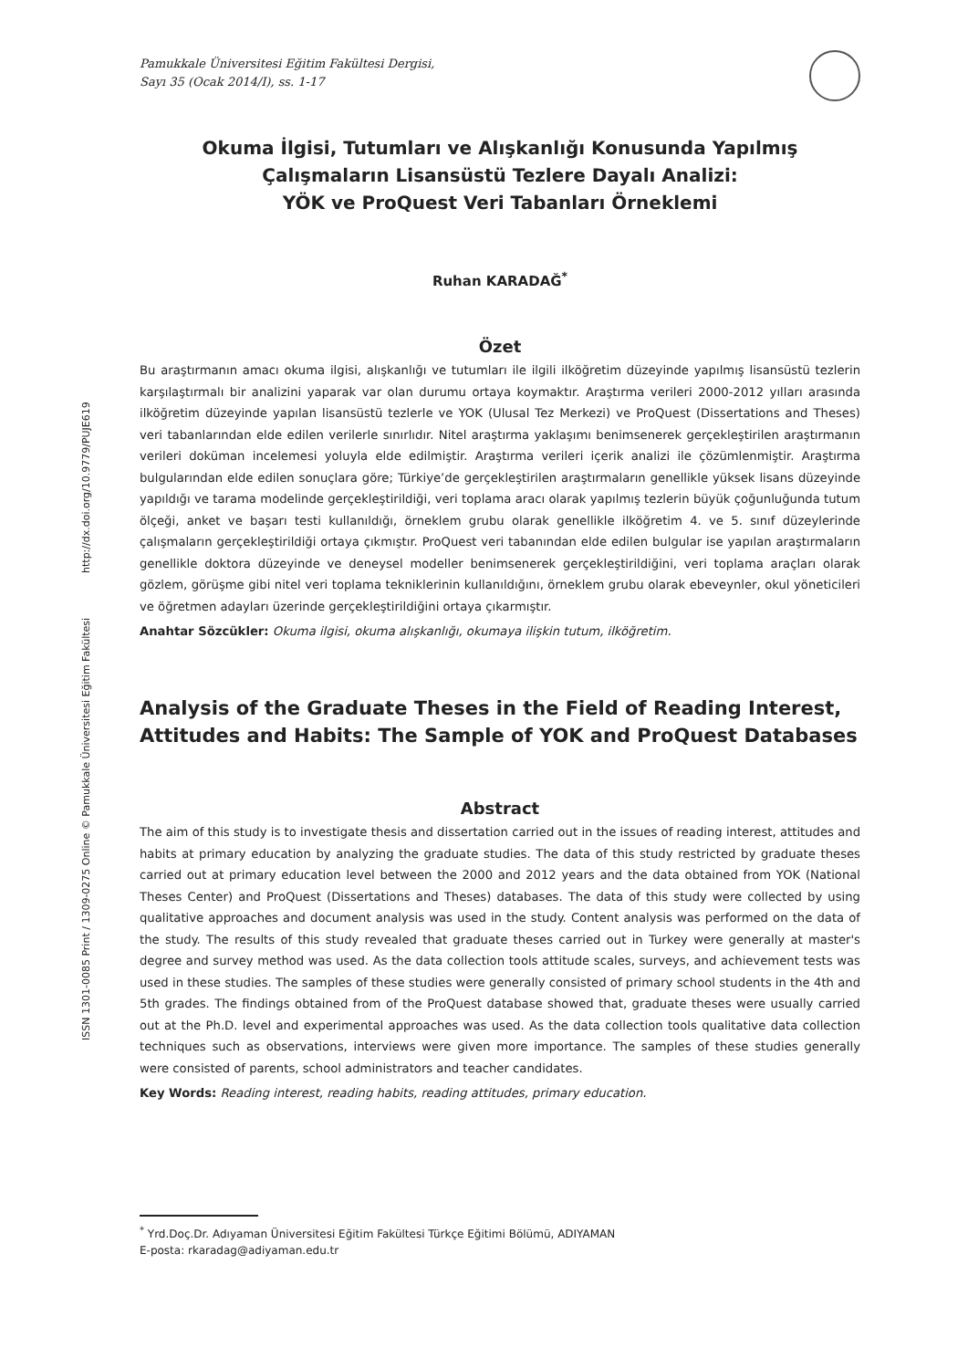ISSN 1301-0085 Print / 1309-0275 Online © Pamukkale Üniversitesi Eğitim Fakültesi http://dx.doi.org/10.9779/PUJE619
Pamukkale Üniversitesi Eğitim Fakültesi Dergisi,
Sayı 35 (Ocak 2014/I), ss. 1-17
Okuma İlgisi, Tutumları ve Alışkanlığı Konusunda Yapılmış
Çalışmaların Lisansüstü Tezlere Dayalı Analizi:
YÖK ve ProQuest Veri Tabanları Örneklemi
Ruhan KARADAĞ<sup>*</sup>
Özet
Bu araştırmanın amacı okuma ilgisi, alışkanlığı ve tutumları ile ilgili ilköğretim düzeyinde yapılmış lisansüstü tezlerin karşılaştırmalı bir analizini yaparak var olan durumu ortaya koymaktır. Araştırma verileri 2000-2012 yılları arasında ilköğretim düzeyinde yapılan lisansüstü tezlerle ve YOK (Ulusal Tez Merkezi) ve ProQuest (Dissertations and Theses) veri tabanlarından elde edilen verilerle sınırlıdır. Nitel araştırma yaklaşımı benimsenerek gerçekleştirilen araştırmanın verileri doküman incelemesi yoluyla elde edilmiştir. Araştırma verileri içerik analizi ile çözümlenmiştir. Araştırma bulgularından elde edilen sonuçlara göre; Türkiye’de gerçekleştirilen araştırmaların genellikle yüksek lisans düzeyinde yapıldığı ve tarama modelinde gerçekleştirildiği, veri toplama aracı olarak yapılmış tezlerin büyük çoğunluğunda tutum ölçeği, anket ve başarı testi kullanıldığı, örneklem grubu olarak genellikle ilköğretim 4. ve 5. sınıf düzeylerinde çalışmaların gerçekleştirildiği ortaya çıkmıştır. ProQuest veri tabanından elde edilen bulgular ise yapılan araştırmaların genellikle doktora düzeyinde ve deneysel modeller benimsenerek gerçekleştirildiğini, veri toplama araçları olarak gözlem, görüşme gibi nitel veri toplama tekniklerinin kullanıldığını, örneklem grubu olarak ebeveynler, okul yöneticileri ve öğretmen adayları üzerinde gerçekleştirildiğini ortaya çıkarmıştır.
Anahtar Sözcükler: Okuma ilgisi, okuma alışkanlığı, okumaya ilişkin tutum, ilköğretim.
Analysis of the Graduate Theses in the Field of Reading Interest, Attitudes and Habits: The Sample of YOK and ProQuest Databases
Abstract
The aim of this study is to investigate thesis and dissertation carried out in the issues of reading interest, attitudes and habits at primary education by analyzing the graduate studies. The data of this study restricted by graduate theses carried out at primary education level between the 2000 and 2012 years and the data obtained from YOK (National Theses Center) and ProQuest (Dissertations and Theses) databases. The data of this study were collected by using qualitative approaches and document analysis was used in the study. Content analysis was performed on the data of the study. The results of this study revealed that graduate theses carried out in Turkey were generally at master's degree and survey method was used. As the data collection tools attitude scales, surveys, and achievement tests was used in these studies. The samples of these studies were generally consisted of primary school students in the 4th and 5th grades. The findings obtained from of the ProQuest database showed that, graduate theses were usually carried out at the Ph.D. level and experimental approaches was used. As the data collection tools qualitative data collection techniques such as observations, interviews were given more importance. The samples of these studies generally were consisted of parents, school administrators and teacher candidates.
Key Words: Reading interest, reading habits, reading attitudes, primary education.
<sup>*</sup> Yrd.Doç.Dr. Adıyaman Üniversitesi Eğitim Fakültesi Türkçe Eğitimi Bölümü, ADIYAMAN
E-posta: rkaradag@adiyaman.edu.tr